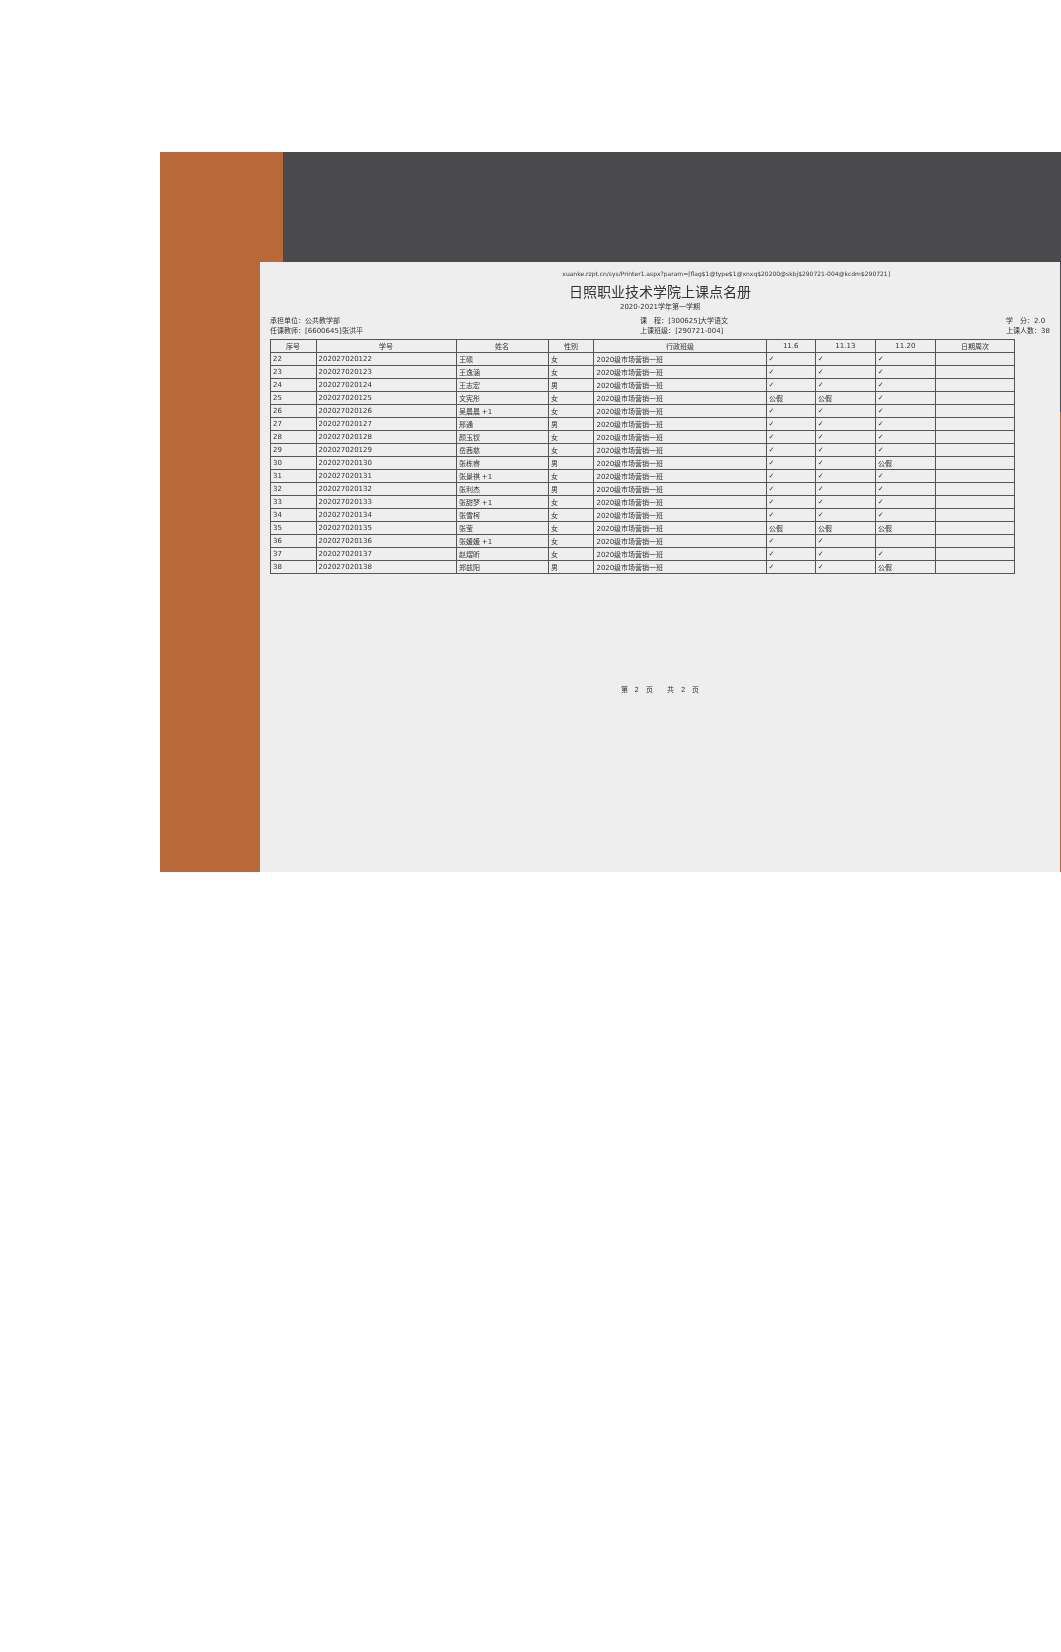xuanke.rzpt.cn/sys/Printer1.aspx?param=[flag$1@type$1@xnxq$20200@skbj$290721-004@kcdm$290721]
日照职业技术学院上课点名册
2020-2021学年第一学期
承担单位：公共教学部
任课教师：[6600645]张洪平
课　程：[300625]大学语文
上课班级：[290721-004]
学　分：2.0
上课人数：38
| 序号 | 学号 | 姓名 | 性别 | 行政班级 | 11.6 | 11.13 | 11.20 | 日期周次 |
| --- | --- | --- | --- | --- | --- | --- | --- | --- |
| 22 | 202027020122 | 王硕 | 女 | 2020级市场营销一班 | ✓ | ✓ | ✓ | |
| 23 | 202027020123 | 王逸涵 | 女 | 2020级市场营销一班 | ✓ | ✓ | ✓ | |
| 24 | 202027020124 | 王志宏 | 男 | 2020级市场营销一班 | ✓ | ✓ | ✓ | |
| 25 | 202027020125 | 文宪彤 | 女 | 2020级市场营销一班 | 公假 | 公假 | ✓ | |
| 26 | 202027020126 | 吴晨晨 +1 | 女 | 2020级市场营销一班 | ✓ | ✓ | ✓ | |
| 27 | 202027020127 | 邢通 | 男 | 2020级市场营销一班 | ✓ | ✓ | ✓ | |
| 28 | 202027020128 | 颜玉钗 | 女 | 2020级市场营销一班 | ✓ | ✓ | ✓ | |
| 29 | 202027020129 | 岳茜慈 | 女 | 2020级市场营销一班 | ✓ | ✓ | ✓ | |
| 30 | 202027020130 | 张栋睿 | 男 | 2020级市场营销一班 | ✓ | ✓ | 公假 | |
| 31 | 202027020131 | 张景祺 +1 | 女 | 2020级市场营销一班 | ✓ | ✓ | ✓ | |
| 32 | 202027020132 | 张利杰 | 男 | 2020级市场营销一班 | ✓ | ✓ | ✓ | |
| 33 | 202027020133 | 张甜梦 +1 | 女 | 2020级市场营销一班 | ✓ | ✓ | ✓ | |
| 34 | 202027020134 | 张雪柯 | 女 | 2020级市场营销一班 | ✓ | ✓ | ✓ | |
| 35 | 202027020135 | 张莹 | 女 | 2020级市场营销一班 | 公假 | 公假 | 公假 | |
| 36 | 202027020136 | 张媛媛 +1 | 女 | 2020级市场营销一班 | ✓ | ✓ | | |
| 37 | 202027020137 | 赵熠昕 | 女 | 2020级市场营销一班 | ✓ | ✓ | ✓ | |
| 38 | 202027020138 | 郑兹阳 | 男 | 2020级市场营销一班 | ✓ | ✓ | 公假 | |
第　2　页　　共　2　页